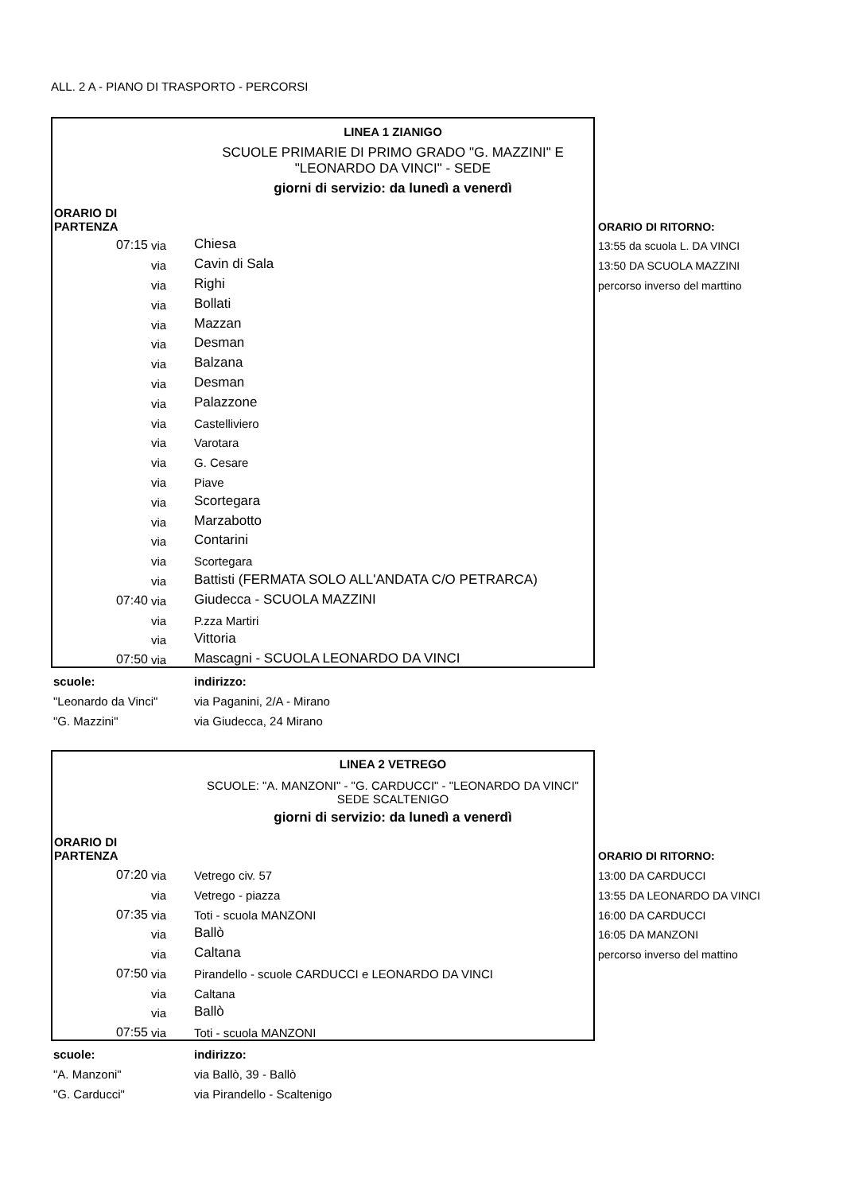ALL. 2 A - PIANO DI TRASPORTO - PERCORSI
| | | LINEA 1 ZIANIGO | |
| | | SCUOLE PRIMARIE DI PRIMO GRADO "G. MAZZINI" E "LEONARDO DA VINCI" - SEDE | |
| | | giorni di servizio: da lunedì a venerdì | |
| ORARIO DI PARTENZA | | | ORARIO DI RITORNO: |
| 07:15 | via | Chiesa | 13:55 da scuola L. DA VINCI |
| | via | Cavin di Sala | 13:50 DA SCUOLA MAZZINI |
| | via | Righi | percorso inverso del marttino |
| | via | Bollati | |
| | via | Mazzan | |
| | via | Desman | |
| | via | Balzana | |
| | via | Desman | |
| | via | Palazzone | |
| | via | Castelliviero | |
| | via | Varotara | |
| | via | G. Cesare | |
| | via | Piave | |
| | via | Scortegara | |
| | via | Marzabotto | |
| | via | Contarini | |
| | via | Scortegara | |
| | via | Battisti (FERMATA SOLO ALL'ANDATA C/O PETRARCA) | |
| 07:40 | via | Giudecca - SCUOLA MAZZINI | |
| | via | P.zza Martiri | |
| | via | Vittoria | |
| 07:50 | via | Mascagni - SCUOLA LEONARDO DA VINCI | |
| scuole: | | indirizzo: | |
| "Leonardo da Vinci" | | via Paganini, 2/A - Mirano | |
| "G. Mazzini" | | via Giudecca, 24 Mirano | |
| | | LINEA 2 VETREGO | |
| | | SCUOLE: "A. MANZONI" - "G. CARDUCCI" - "LEONARDO DA VINCI" SEDE SCALTENIGO | |
| | | giorni di servizio: da lunedì a venerdì | |
| ORARIO DI PARTENZA | | | ORARIO DI RITORNO: |
| 07:20 | via | Vetrego civ. 57 | 13:00 DA CARDUCCI |
| | via | Vetrego - piazza | 13:55 DA LEONARDO DA VINCI |
| 07:35 | via | Toti - scuola MANZONI | 16:00 DA CARDUCCI |
| | via | Ballò | 16:05 DA MANZONI |
| | via | Caltana | percorso inverso del mattino |
| 07:50 | via | Pirandello - scuole CARDUCCI e LEONARDO DA VINCI | |
| | via | Caltana | |
| | via | Ballò | |
| 07:55 | via | Toti - scuola MANZONI | |
| scuole: | | indirizzo: | |
| "A. Manzoni" | | via Ballò, 39 - Ballò | |
| "G. Carducci" | | via Pirandello - Scaltenigo | |